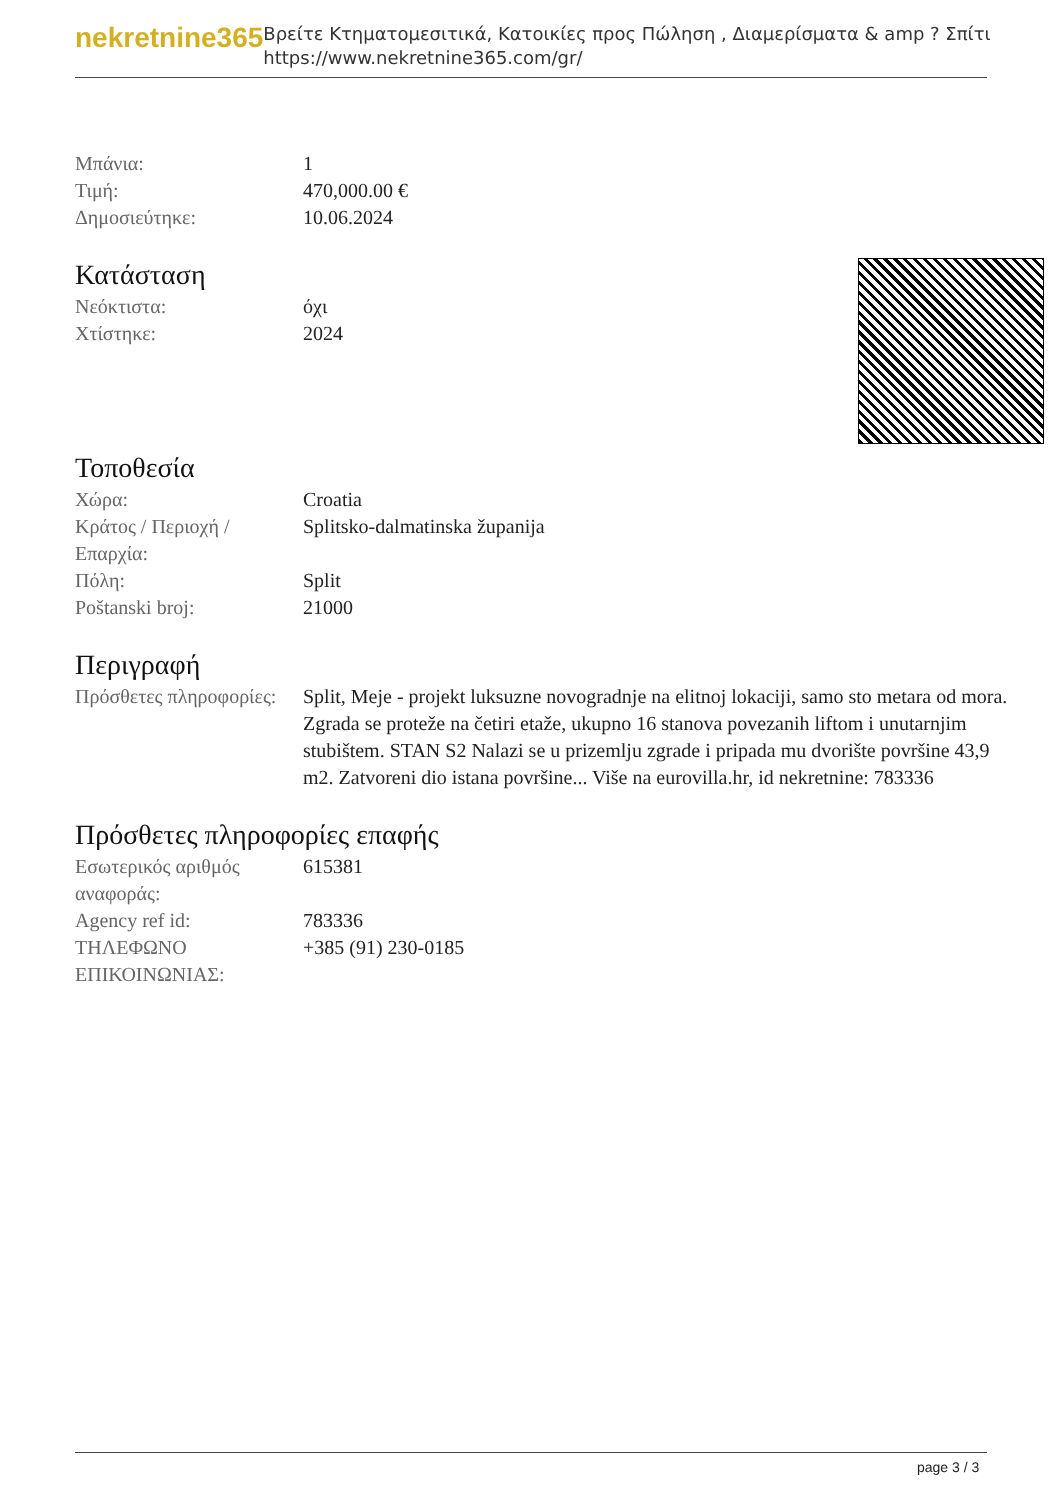nekretnine365
Βρείτε Κτηματομεσιτικά, Κατοικίες προς Πώληση , Διαμερίσματα & amp ? Σπίτι
https://www.nekretnine365.com/gr/
| Μπάνια: | 1 |
| Τιμή: | 470,000.00 € |
| Δημοσιεύτηκε: | 10.06.2024 |
Κατάσταση
| Νεόκτιστα: | όχι |
| Χτίστηκε: | 2024 |
Τοποθεσία
| Χώρα: | Croatia |
| Κράτος / Περιοχή / Επαρχία: | Splitsko-dalmatinska županija |
| Πόλη: | Split |
| Poštanski broj: | 21000 |
Περιγραφή
| Πρόσθετες πληροφορίες: | Split, Meje - projekt luksuzne novogradnje na elitnoj lokaciji, samo sto metara od mora. Zgrada se proteže na četiri etaže, ukupno 16 stanova povezanih liftom i unutarnjim stubištem. STAN S2 Nalazi se u prizemlju zgrade i pripada mu dvorište površine 43,9 m2. Zatvoreni dio istana površine... Više na eurovilla.hr, id nekretnine: 783336 |
Πρόσθετες πληροφορίες επαφής
| Εσωτερικός αριθμός αναφοράς: | 615381 |
| Agency ref id: | 783336 |
| ΤΗΛΕΦΩΝΟ ΕΠΙΚΟΙΝΩΝΙΑΣ: | +385 (91) 230-0185 |
page 3 / 3